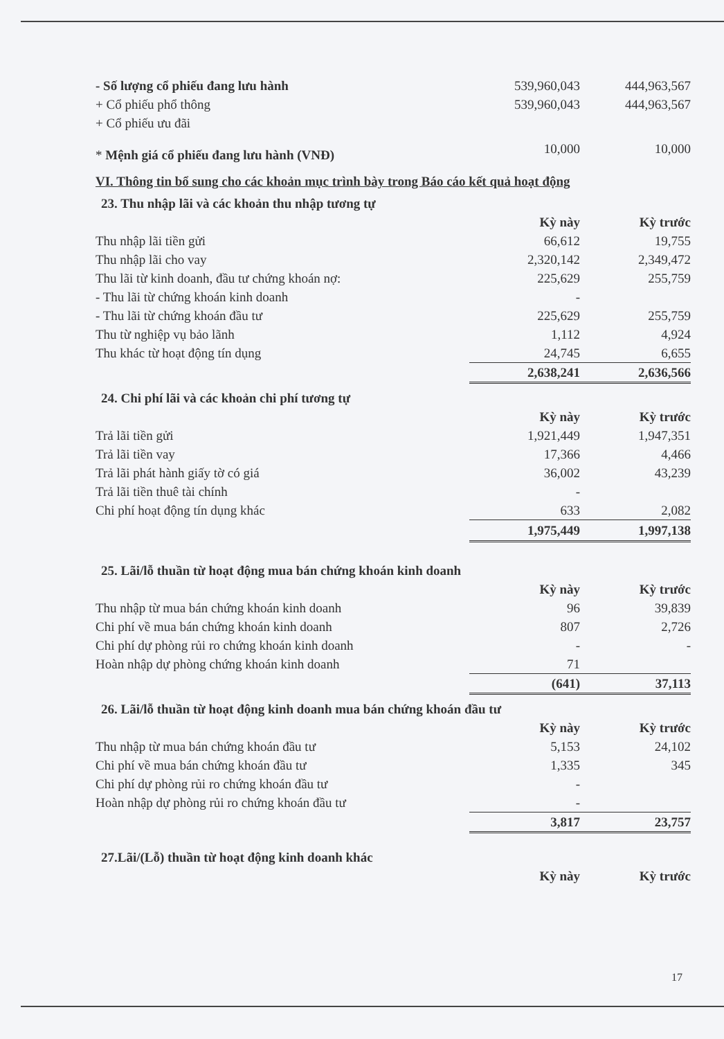| - Số lượng cổ phiếu đang lưu hành | 539,960,043 | 444,963,567 |
| + Cổ phiếu phổ thông | 539,960,043 | 444,963,567 |
| + Cổ phiếu ưu đãi | | |
| * Mệnh giá cổ phiếu đang lưu hành (VNĐ) | 10,000 | 10,000 |
VI. Thông tin bổ sung cho các khoản mục trình bày trong Báo cáo kết quả hoạt động
23. Thu nhập lãi và các khoản thu nhập tương tự
| | Kỳ này | Kỳ trước |
| Thu nhập lãi tiền gửi | 66,612 | 19,755 |
| Thu nhập lãi cho vay | 2,320,142 | 2,349,472 |
| Thu lãi từ kinh doanh, đầu tư chứng khoán nợ: | 225,629 | 255,759 |
| - Thu lãi từ chứng khoán kinh doanh | - | |
| - Thu lãi từ chứng khoán đầu tư | 225,629 | 255,759 |
| Thu từ nghiệp vụ bảo lãnh | 1,112 | 4,924 |
| Thu khác từ hoạt động tín dụng | 24,745 | 6,655 |
| | 2,638,241 | 2,636,566 |
24. Chi phí lãi và các khoản chi phí tương tự
| | Kỳ này | Kỳ trước |
| Trả lãi tiền gửi | 1,921,449 | 1,947,351 |
| Trả lãi tiền vay | 17,366 | 4,466 |
| Trả lãi phát hành giấy tờ có giá | 36,002 | 43,239 |
| Trả lãi tiền thuê tài chính | - | |
| Chi phí hoạt động tín dụng khác | 633 | 2,082 |
| | 1,975,449 | 1,997,138 |
25. Lãi/lỗ thuần từ hoạt động mua bán chứng khoán kinh doanh
| | Kỳ này | Kỳ trước |
| Thu nhập từ mua bán chứng khoán kinh doanh | 96 | 39,839 |
| Chi phí về mua bán chứng khoán kinh doanh | 807 | 2,726 |
| Chi phí dự phòng rủi ro chứng khoán kinh doanh | - | - |
| Hoàn nhập dự phòng chứng khoán kinh doanh | 71 | |
| | (641) | 37,113 |
26. Lãi/lỗ thuần từ hoạt động kinh doanh mua bán chứng khoán đầu tư
| | Kỳ này | Kỳ trước |
| Thu nhập từ mua bán chứng khoán đầu tư | 5,153 | 24,102 |
| Chi phí về mua bán chứng khoán đầu tư | 1,335 | 345 |
| Chi phí dự phòng rủi ro chứng khoán đầu tư | - | |
| Hoàn nhập dự phòng rủi ro chứng khoán đầu tư | - | |
| | 3,817 | 23,757 |
27.Lãi/(Lỗ) thuần từ hoạt động kinh doanh khác
| | Kỳ này | Kỳ trước |
17